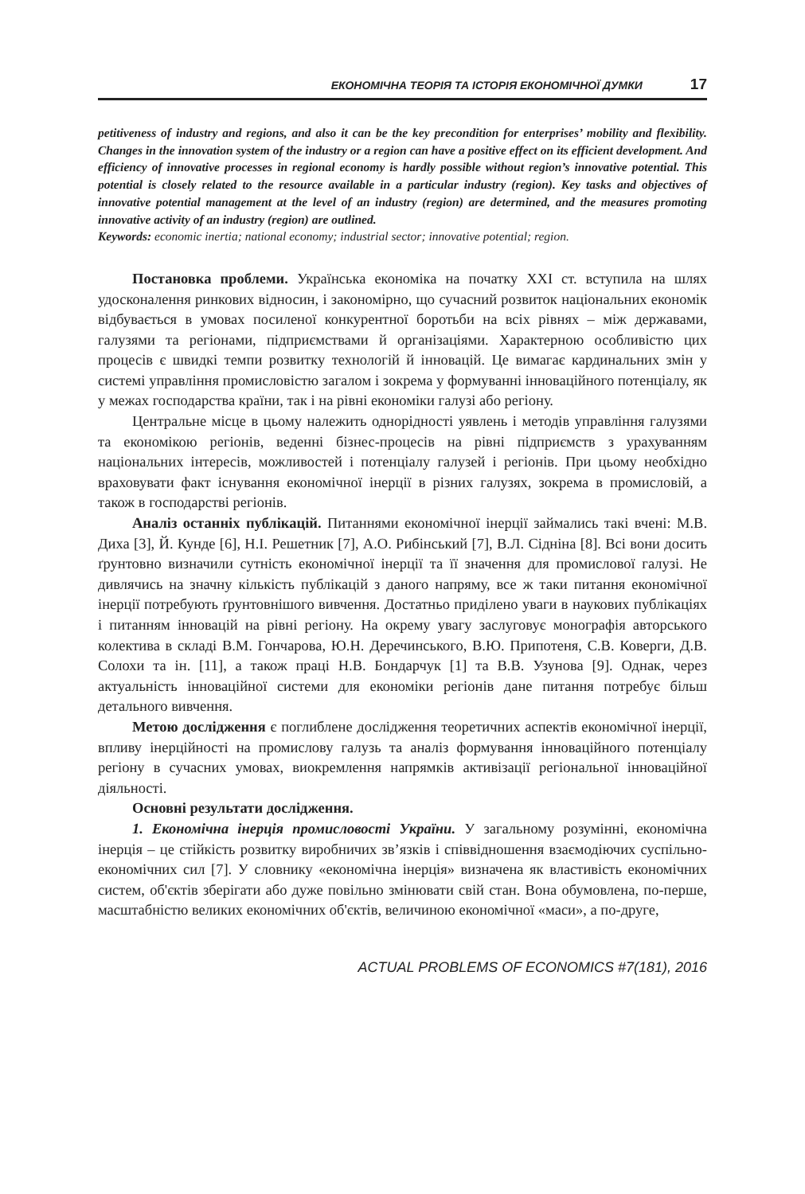ЕКОНОМІЧНА ТЕОРІЯ ТА ІСТОРІЯ ЕКОНОМІЧНОЇ ДУМКИ 17
petitiveness of industry and regions, and also it can be the key precondition for enterprises’ mobility and flexibility. Changes in the innovation system of the industry or a region can have a positive effect on its efficient development. And efficiency of innovative processes in regional economy is hardly possible without region’s innovative potential. This potential is closely related to the resource available in a particular industry (region). Key tasks and objectives of innovative potential management at the level of an industry (region) are determined, and the measures promoting innovative activity of an industry (region) are outlined.
Keywords: economic inertia; national economy; industrial sector; innovative potential; region.
Постановка проблеми. Українська економіка на початку XXI ст. вступила на шлях удосконалення ринкових відносин, і закономірно, що сучасний розвиток національних економік відбувається в умовах посиленої конкурентної боротьби на всіх рівнях – між державами, галузями та регіонами, підприємствами й організаціями. Характерною особливістю цих процесів є швидкі темпи розвитку технологій й інновацій. Це вимагає кардинальних змін у системі управління промисловістю загалом і зокрема у формуванні інноваційного потенціалу, як у межах господарства країни, так і на рівні економіки галузі або регіону.
Центральне місце в цьому належить однорідності уявлень і методів управління галузями та економікою регіонів, веденні бізнес-процесів на рівні підприємств з урахуванням національних інтересів, можливостей і потенціалу галузей і регіонів. При цьому необхідно враховувати факт існування економічної інерції в різних галузях, зокрема в промисловій, а також в господарстві регіонів.
Аналіз останніх публікацій. Питаннями економічної інерції займались такі вчені: М.В. Диха [3], Й. Кунде [6], Н.І. Решетник [7], А.О. Рибінський [7], В.Л. Сідніна [8]. Всі вони досить ґрунтовно визначили сутність економічної інерції та її значення для промислової галузі. Не дивлячись на значну кількість публікацій з даного напряму, все ж таки питання економічної інерції потребують ґрунтовнішого вивчення. Достатньо приділено уваги в наукових публікаціях і питанням інновацій на рівні регіону. На окрему увагу заслуговує монографія авторського колектива в складі В.М. Гончарова, Ю.Н. Деречинського, В.Ю. Припотеня, С.В. Коверги, Д.В. Солохи та ін. [11], а також праці Н.В. Бондарчук [1] та В.В. Узунова [9]. Однак, через актуальність інноваційної системи для економіки регіонів дане питання потребує більш детального вивчення.
Метою дослідження є поглиблене дослідження теоретичних аспектів економічної інерції, впливу інерційності на промислову галузь та аналіз формування інноваційного потенціалу регіону в сучасних умовах, виокремлення напрямків активізації регіональної інноваційної діяльності.
Основні результати дослідження.
1. Економічна інерція промисловості України. У загальному розумінні, економічна інерція – це стійкість розвитку виробничих зв’язків і співвідношення взаємодіючих суспільно-економічних сил [7]. У словнику «економічна інерція» визначена як властивість економічних систем, об'єктів зберігати або дуже повільно змінювати свій стан. Вона обумовлена, по-перше, масштабністю великих економічних об'єктів, величиною економічної «маси», а по-друге,
ACTUAL PROBLEMS OF ECONOMICS #7(181), 2016